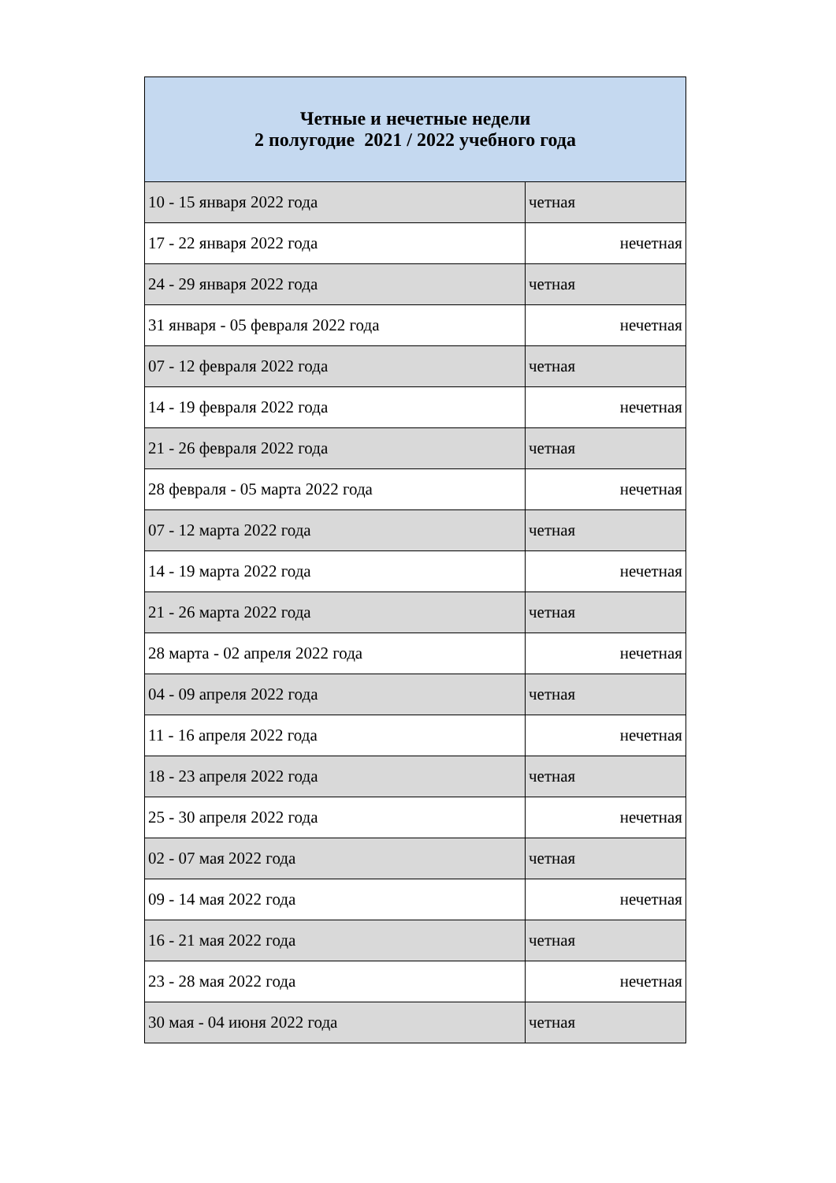| Четные и нечетные недели 2 полугодие 2021 / 2022 учебного года | |
| --- | --- |
| 10 - 15 января 2022 года | четная |
| 17 - 22 января 2022 года | нечетная |
| 24 - 29 января 2022 года | четная |
| 31 января - 05 февраля 2022 года | нечетная |
| 07 - 12 февраля 2022 года | четная |
| 14 - 19 февраля 2022 года | нечетная |
| 21 - 26 февраля 2022 года | четная |
| 28 февраля - 05 марта 2022 года | нечетная |
| 07 - 12 марта 2022 года | четная |
| 14 - 19 марта 2022 года | нечетная |
| 21 - 26 марта 2022 года | четная |
| 28 марта - 02 апреля 2022 года | нечетная |
| 04 - 09 апреля 2022 года | четная |
| 11 - 16 апреля 2022 года | нечетная |
| 18 - 23 апреля 2022 года | четная |
| 25 - 30 апреля 2022 года | нечетная |
| 02 - 07 мая 2022 года | четная |
| 09 - 14 мая 2022 года | нечетная |
| 16 - 21 мая 2022 года | четная |
| 23 - 28 мая 2022 года | нечетная |
| 30 мая - 04 июня 2022 года | четная |